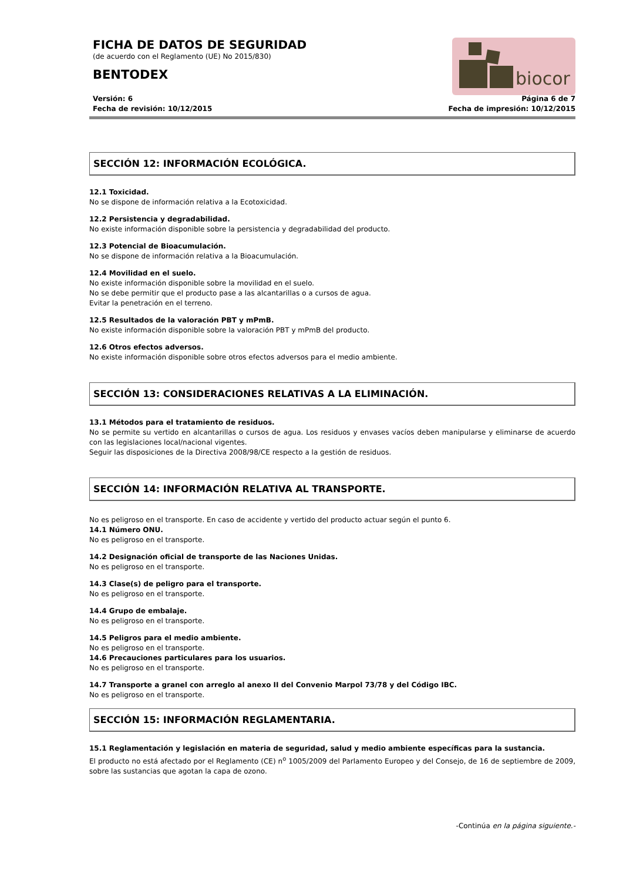biocor
FICHA DE DATOS DE SEGURIDAD
(de acuerdo con el Reglamento (UE) No 2015/830)
BENTODEX
Versión: 6
Fecha de revisión: 10/12/2015
Página 6 de 7
Fecha de impresión: 10/12/2015
SECCIÓN 12: INFORMACIÓN ECOLÓGICA.
12.1 Toxicidad.
No se dispone de información relativa a la Ecotoxicidad.
12.2 Persistencia y degradabilidad.
No existe información disponible sobre la persistencia y degradabilidad del producto.
12.3 Potencial de Bioacumulación.
No se dispone de información relativa a la Bioacumulación.
12.4 Movilidad en el suelo.
No existe información disponible sobre la movilidad en el suelo.
No se debe permitir que el producto pase a las alcantarillas o a cursos de agua.
Evitar la penetración en el terreno.
12.5 Resultados de la valoración PBT y mPmB.
No existe información disponible sobre la valoración PBT y mPmB del producto.
12.6 Otros efectos adversos.
No existe información disponible sobre otros efectos adversos para el medio ambiente.
SECCIÓN 13: CONSIDERACIONES RELATIVAS A LA ELIMINACIÓN.
13.1 Métodos para el tratamiento de residuos.
No se permite su vertido en alcantarillas o cursos de agua. Los residuos y envases vacíos deben manipularse y eliminarse de acuerdo con las legislaciones local/nacional vigentes.
Seguir las disposiciones de la Directiva 2008/98/CE respecto a la gestión de residuos.
SECCIÓN 14: INFORMACIÓN RELATIVA AL TRANSPORTE.
No es peligroso en el transporte. En caso de accidente y vertido del producto actuar según el punto 6.
14.1 Número ONU.
No es peligroso en el transporte.
14.2 Designación oficial de transporte de las Naciones Unidas.
No es peligroso en el transporte.
14.3 Clase(s) de peligro para el transporte.
No es peligroso en el transporte.
14.4 Grupo de embalaje.
No es peligroso en el transporte.
14.5 Peligros para el medio ambiente.
No es peligroso en el transporte.
14.6 Precauciones particulares para los usuarios.
No es peligroso en el transporte.
14.7 Transporte a granel con arreglo al anexo II del Convenio Marpol 73/78 y del Código IBC.
No es peligroso en el transporte.
SECCIÓN 15: INFORMACIÓN REGLAMENTARIA.
15.1 Reglamentación y legislación en materia de seguridad, salud y medio ambiente específicas para la sustancia.
El producto no está afectado por el Reglamento (CE) n<sup>o</sup> 1005/2009 del Parlamento Europeo y del Consejo, de 16 de septiembre de 2009, sobre las sustancias que agotan la capa de ozono.
-Continúa en la página siguiente.-